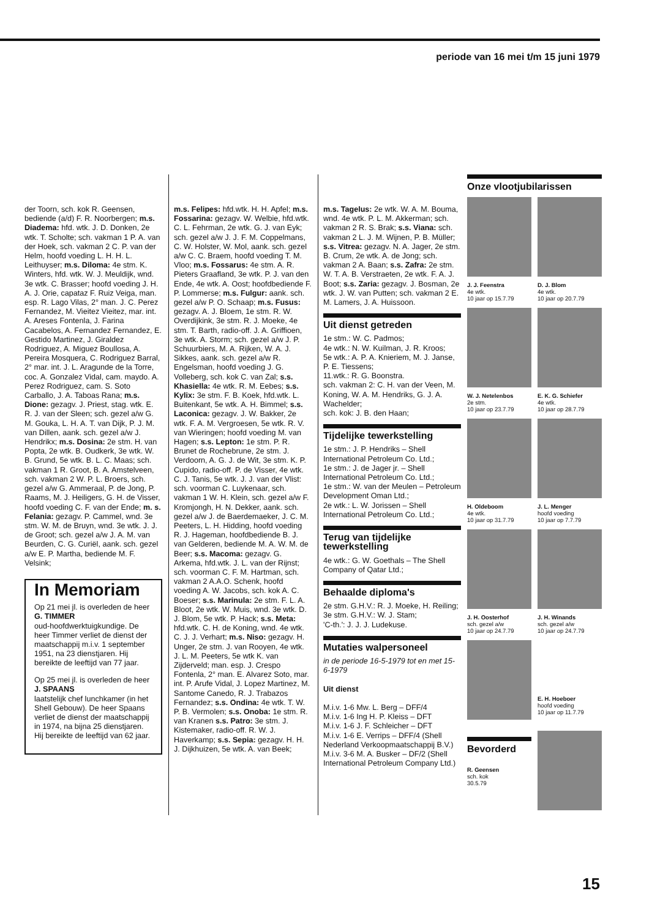periode van 16 mei t/m 15 juni 1979
der Toorn, sch. kok R. Geensen, bediende (a/d) F. R. Noorbergen; m.s. Diadema: hfd. wtk. J. D. Donken, 2e wtk. T. Scholte; sch. vakman 1 P. A. van der Hoek, sch. vakman 2 C. P. van der Helm, hoofd voeding L. H. H. L. Leithuyser; m.s. Diloma: 4e stm. K. Winters, hfd. wtk. W. J. Meuldijk, wnd. 3e wtk. C. Brasser; hoofd voeding J. H. A. J. Orie, capataz F. Ruiz Veiga, man. esp. R. Lago Vilas, 2° man. J. C. Perez Fernandez, M. Vieitez Vieitez, mar. int. A. Areses Fontenla, J. Farina Cacabelos, A. Fernandez Fernandez, E. Gestido Martinez, J. Giraldez Rodriguez, A. Miguez Boullosa, A. Pereira Mosquera, C. Rodriguez Barral, 2° mar. int. J. L. Aragunde de la Torre, coc. A. Gonzalez Vidal, cam. maydo. A. Perez Rodriguez, cam. S. Soto Carballo, J. A. Taboas Rana; m.s. Dione: gezagv. J. Priest, stag. wtk. E. R. J. van der Sleen; sch. gezel a/w G. M. Gouka, L. H. A. T. van Dijk, P. J. M. van Dillen, aank. sch. gezel a/w J. Hendrikx; m.s. Dosina: 2e stm. H. van Popta, 2e wtk. B. Oudkerk, 3e wtk. W. B. Grund, 5e wtk. B. L. C. Maas; sch. vakman 1 R. Groot, B. A. Amstelveen, sch. vakman 2 W. P. L. Broers, sch. gezel a/w G. Ammeraal, P. de Jong, P. Raams, M. J. Heiligers, G. H. de Visser, hoofd voeding C. F. van der Ende; m. s. Felania: gezagv. P. Cammel, wnd. 3e stm. W. M. de Bruyn, wnd. 3e wtk. J. J. de Groot; sch. gezel a/w J. A. M. van Beurden, C. G. Curiël, aank. sch. gezel a/w E. P. Martha, bediende M. F. Velsink;
In Memoriam
Op 21 mei jl. is overleden de heer
G. TIMMER
oud-hoofdwerktuig­kundige. De heer Timmer verliet de dienst der maatschappij m.i.v. 1 september 1951, na 23 dienstjaren. Hij bereikte de leeftijd van 77 jaar.
Op 25 mei jl. is overleden de heer
J. SPAANS
laatstelijk chef lunchkamer (in het Shell Gebouw). De heer Spaans verliet de dienst der maatschappij in 1974, na bijna 25 dienstjaren. Hij bereikte de leeftijd van 62 jaar.
m.s. Felipes: hfd.wtk. H. H. Apfel; m.s. Fossarina: gezagv. W. Welbie, hfd.wtk. C. L. Fehrman, 2e wtk. G. J. van Eyk; sch. gezel a/w J. J. F. M. Coppelmans, C. W. Holster, W. Mol, aank. sch. gezel a/w C. C. Braem, hoofd voeding T. M. Vloo; m.s. Fossarus: 4e stm. A. R. Pieters Graafland, 3e wtk. P. J. van den Ende, 4e wtk. A. Oost; hoofdbediende F. P. Lommerse; m.s. Fulgur: aank. sch. gezel a/w P. O. Schaap; m.s. Fusus: gezagv. A. J. Bloem, 1e stm. R. W. Overdijkink, 3e stm. R. J. Moeke, 4e stm. T. Barth, radio-off. J. A. Griffioen, 3e wtk. A. Storm; sch. gezel a/w J. P. Schuurbiers, M. A. Rijken, W. A. J. Sikkes, aank. sch. gezel a/w R. Engelsman, hoofd voeding J. G. Volleberg, sch. kok C. van Zal; s.s. Khasiella: 4e wtk. R. M. Eebes; s.s. Kylix: 3e stm. F. B. Koek, hfd.wtk. L. Buitenkant, 5e wtk. A. H. Bimmel; s.s. Laconica: gezagv. J. W. Bakker, 2e wtk. F. A. M. Vergroesen, 5e wtk. R. V. van Wieringen; hoofd voeding M. van Hagen; s.s. Lepton: 1e stm. P. R. Brunet de Rochebrune, 2e stm. J. Verdoorn, A. G. J. de Wit, 3e stm. K. P. Cupido, radio-off. P. de Visser, 4e wtk. C. J. Tanis, 5e wtk. J. J. van der Vlist: sch. voorman C. Luykenaar, sch. vakman 1 W. H. Klein, sch. gezel a/w F. Kromjongh, H. N. Dekker, aank. sch. gezel a/w J. de Baerdemaeker, J. C. M. Peeters, L. H. Hidding, hoofd voeding R. J. Hageman, hoofdbediende B. J. van Gelderen, bediende M. A. W. M. de Beer; s.s. Macoma: gezagv. G. Arkema, hfd.wtk. J. L. van der Rijnst; sch. voorman C. F. M. Hartman, sch. vakman 2 A.A.O. Schenk, hoofd voeding A. W. Jacobs, sch. kok A. C. Boeser; s.s. Marinula: 2e stm. F. L. A. Bloot, 2e wtk. W. Muis, wnd. 3e wtk. D. J. Blom, 5e wtk. P. Hack; s.s. Meta: hfd.wtk. C. H. de Koning, wnd. 4e wtk. C. J. J. Verhart; m.s. Niso: gezagv. H. Unger, 2e stm. J. van Rooyen, 4e wtk. J. L. M. Peeters, 5e wtk K. van Zijderveld; man. esp. J. Crespo Fontenla, 2° man. E. Alvarez Soto, mar. int. P. Arufe Vidal, J. Lopez Martinez, M. Santome Canedo, R. J. Trabazos Fernandez; s.s. Ondina: 4e wtk. T. W. P. B. Vermolen; s.s. Onoba: 1e stm. R. van Kranen s.s. Patro: 3e stm. J. Kistemaker, radio-off. R. W. J. Haverkamp; s.s. Sepia: gezagv. H. H. J. Dijkhuizen, 5e wtk. A. van Beek;
m.s. Tagelus: 2e wtk. W. A. M. Bouma, wnd. 4e wtk. P. L. M. Akkerman; sch. vakman 2 R. S. Brak; s.s. Viana: sch. vakman 2 L. J. M. Wijnen, P. B. Müller; s.s. Vitrea: gezagv. N. A. Jager, 2e stm. B. Crum, 2e wtk. A. de Jong; sch. vakman 2 A. Baan; s.s. Zafra: 2e stm. W. T. A. B. Verstraeten, 2e wtk. F. A. J. Boot; s.s. Zaria: gezagv. J. Bosman, 2e wtk. J. W. van Putten; sch. vakman 2 E. M. Lamers, J. A. Huissoon.
Uit dienst getreden
1e stm.: W. C. Padmos;
4e wtk.: N. W. Kuilman, J. R. Kroos;
5e wtk.: A. P. A. Knieriem, M. J. Janse, P. E. Tiessens;
11.wtk.: R. G. Boonstra.
sch. vakman 2: C. H. van der Veen, M. Koning, W. A. M. Hendriks, G. J. A. Wachelder;
sch. kok: J. B. den Haan;
Tijdelijke tewerkstelling
1e stm.: J. P. Hendriks – Shell International Petroleum Co. Ltd.;
1e stm.: J. de Jager jr. – Shell International Petroleum Co. Ltd.;
1e stm.: W. van der Meulen – Petroleum Development Oman Ltd.;
2e wtk.: L. W. Jorissen – Shell International Petroleum Co. Ltd.;
Terug van tijdelijke tewerkstelling
4e wtk.: G. W. Goethals – The Shell Company of Qatar Ltd.;
Behaalde diploma's
2e stm. G.H.V.: R. J. Moeke, H. Reiling;
3e stm. G.H.V.: W. J. Stam;
'C-th.': J. J. J. Ludekuse.
Mutaties walpersoneel
in de periode 16-5-1979 tot en met 15-6-1979
Uit dienst
M.i.v. 1-6 Mw. L. Berg – DFF/4
M.i.v. 1-6 Ing H. P. Kleiss – DFT
M.i.v. 1-6 J. F. Schleicher – DFT
M.i.v. 1-6 E. Verrips – DFF/4 (Shell Nederland Verkoopmaatschappij B.V.)
M.i.v. 3-6 M. A. Busker – DF/2 (Shell International Petroleum Company Ltd.)
Onze vlootjubilarissen
J. J. Feenstra
4e wtk.
10 jaar op 15.7.79
D. J. Blom
4e wtk.
10 jaar op 20.7.79
W. J. Netelenbos
2e stm.
10 jaar op 23.7.79
E. K. G. Schiefer
4e wtk.
10 jaar op 28.7.79
H. Oldeboom
4e wtk.
10 jaar op 31.7.79
J. L. Menger
hoofd voeding
10 jaar op 7.7.79
J. H. Oosterhof
sch. gezel a/w
10 jaar op 24.7.79
J. H. Winands
sch. gezel a/w
10 jaar op 24.7.79
E. H. Hoeboer
hoofd voeding
10 jaar op 11.7.79
Bevorderd
R. Geensen
sch. kok
30.5.79
15